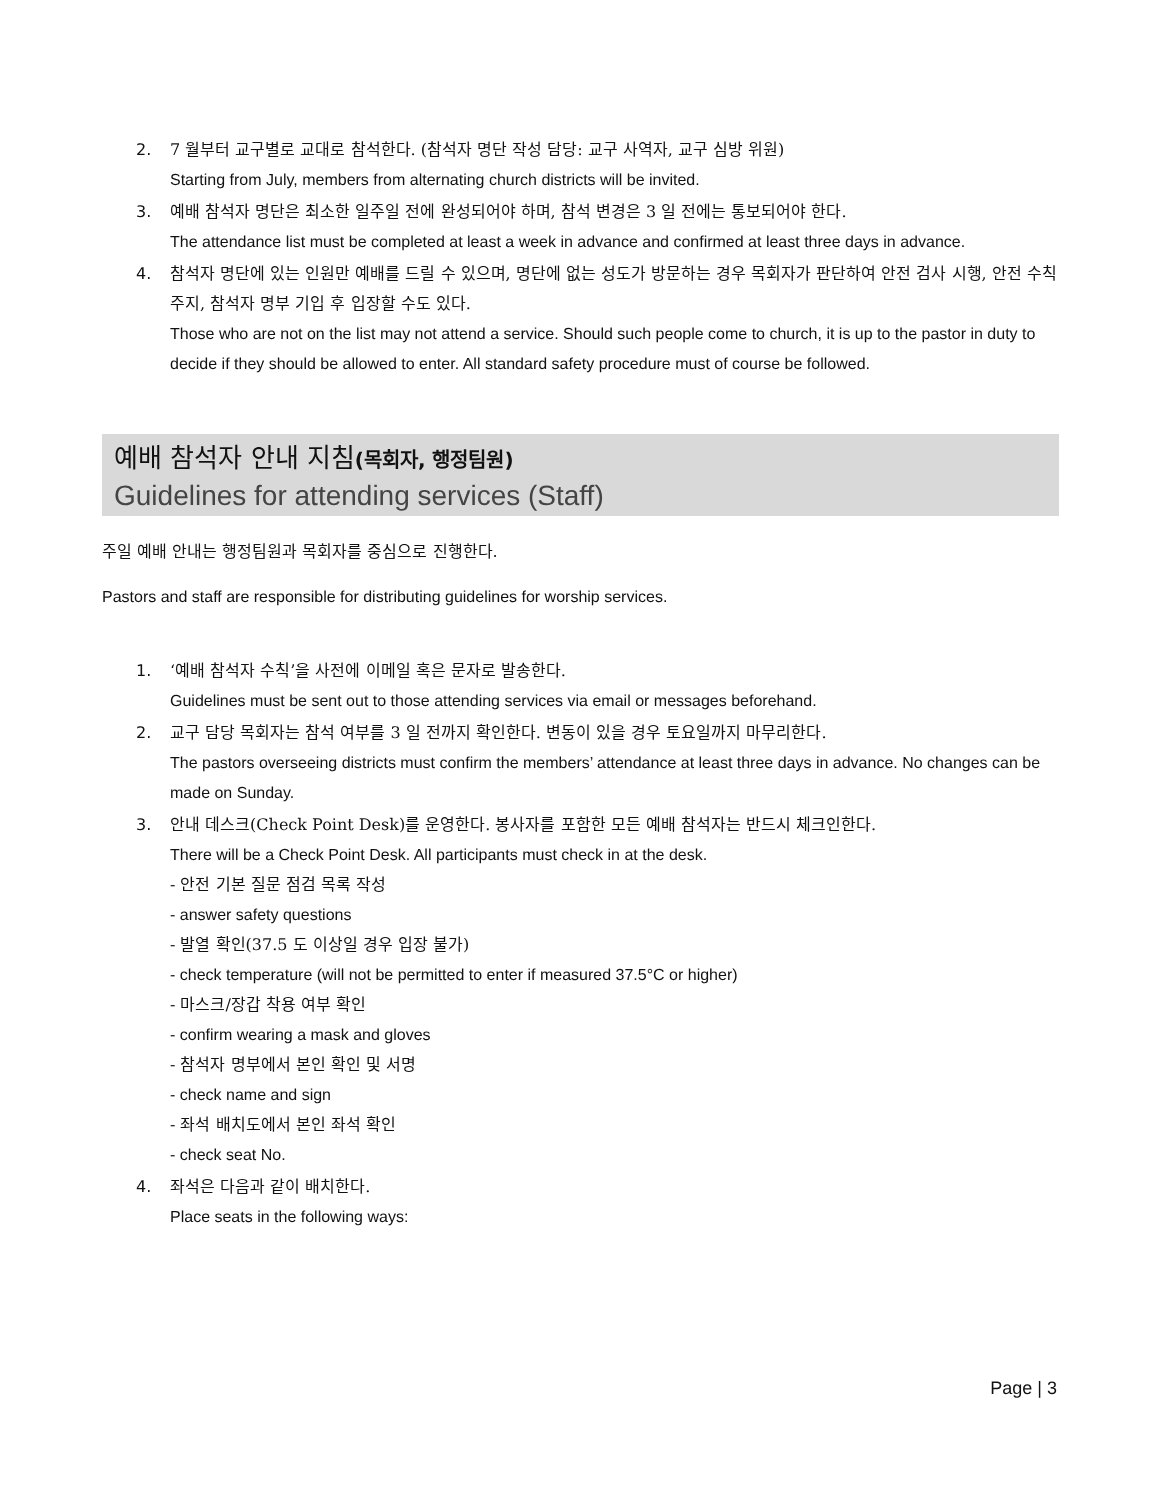2. 7 월부터 교구별로 교대로 참석한다. (참석자 명단 작성 담당: 교구 사역자, 교구 심방 위원)
Starting from July, members from alternating church districts will be invited.
3. 예배 참석자 명단은 최소한 일주일 전에 완성되어야 하며, 참석 변경은 3 일 전에는 통보되어야 한다.
The attendance list must be completed at least a week in advance and confirmed at least three days in advance.
4. 참석자 명단에 있는 인원만 예배를 드릴 수 있으며, 명단에 없는 성도가 방문하는 경우 목회자가 판단하여 안전 검사 시행, 안전 수칙 주지, 참석자 명부 기입 후 입장할 수도 있다.
Those who are not on the list may not attend a service. Should such people come to church, it is up to the pastor in duty to decide if they should be allowed to enter. All standard safety procedure must of course be followed.
예배 참석자 안내 지침(목회자, 행정팀원)
Guidelines for attending services (Staff)
주일 예배 안내는 행정팀원과 목회자를 중심으로 진행한다.
Pastors and staff are responsible for distributing guidelines for worship services.
1. ‘예배 참석자 수칙’을 사전에 이메일 혹은 문자로 발송한다.
Guidelines must be sent out to those attending services via email or messages beforehand.
2. 교구 담당 목회자는 참석 여부를 3 일 전까지 확인한다. 변동이 있을 경우 토요일까지 마무리한다.
The pastors overseeing districts must confirm the members’ attendance at least three days in advance. No changes can be made on Sunday.
3. 안내 데스크(Check Point Desk)를 운영한다. 봉사자를 포함한 모든 예배 참석자는 반드시 체크인한다.
There will be a Check Point Desk. All participants must check in at the desk.
- 안전 기본 질문 점검 목록 작성
- answer safety questions
- 발열 확인(37.5 도 이상일 경우 입장 불가)
- check temperature (will not be permitted to enter if measured 37.5°C or higher)
- 마스크/장갑 착용 여부 확인
- confirm wearing a mask and gloves
- 참석자 명부에서 본인 확인 및 서명
- check name and sign
- 좌석 배치도에서 본인 좌석 확인
- check seat No.
4. 좌석은 다음과 같이 배치한다.
Place seats in the following ways:
Page | 3